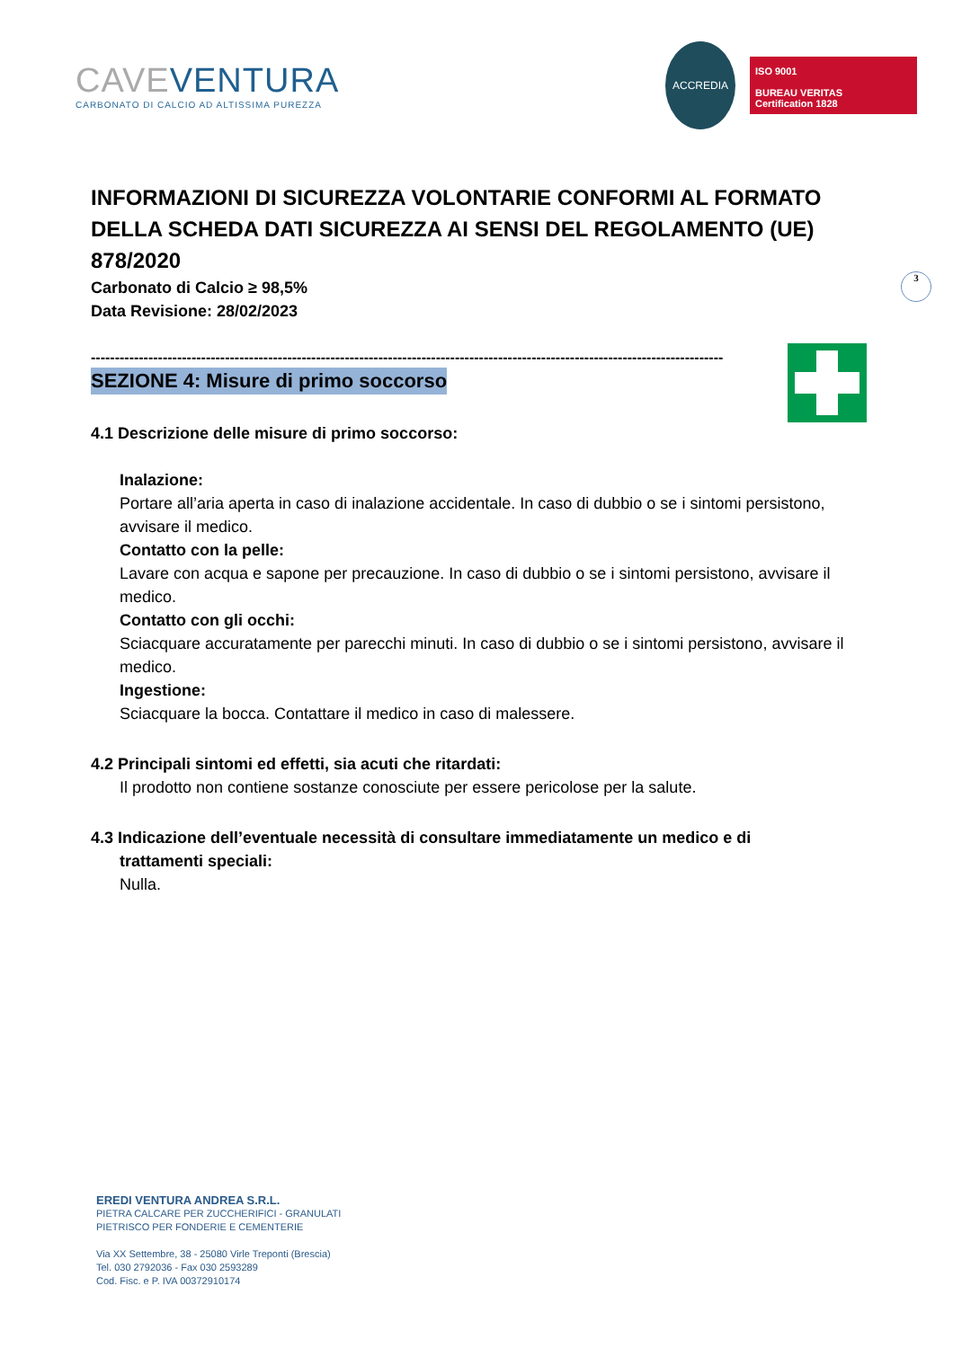CAVE VENTURA
CARBONATO DI CALCIO AD ALTISSIMA PUREZZA
ACCREDIA
ISO 9001
BUREAU VERITAS
Certification 1828
3
INFORMAZIONI DI SICUREZZA VOLONTARIE CONFORMI AL FORMATO DELLA SCHEDA DATI SICUREZZA AI SENSI DEL REGOLAMENTO (UE) 878/2020
Carbonato di Calcio ≥ 98,5%
Data Revisione: 28/02/2023
------------------------------------------------------------------------------------------------------------------------------------
SEZIONE 4: Misure di primo soccorso
4.1 Descrizione delle misure di primo soccorso:
Inalazione:
Portare all’aria aperta in caso di inalazione accidentale. In caso di dubbio o se i sintomi persistono, avvisare il medico.
Contatto con la pelle:
Lavare con acqua e sapone per precauzione. In caso di dubbio o se i sintomi persistono, avvisare il medico.
Contatto con gli occhi:
Sciacquare accuratamente per parecchi minuti. In caso di dubbio o se i sintomi persistono, avvisare il medico.
Ingestione:
Sciacquare la bocca. Contattare il medico in caso di malessere.
4.2 Principali sintomi ed effetti, sia acuti che ritardati:
Il prodotto non contiene sostanze conosciute per essere pericolose per la salute.
4.3 Indicazione dell’eventuale necessità di consultare immediatamente un medico e di
trattamenti speciali:
Nulla.
EREDI VENTURA ANDREA S.R.L.
PIETRA CALCARE PER ZUCCHERIFICI - GRANULATI
PIETRISCO PER FONDERIE E CEMENTERIE
Via XX Settembre, 38 - 25080 Virle Treponti (Brescia)
Tel. 030 2792036 - Fax 030 2593289
Cod. Fisc. e P. IVA 00372910174